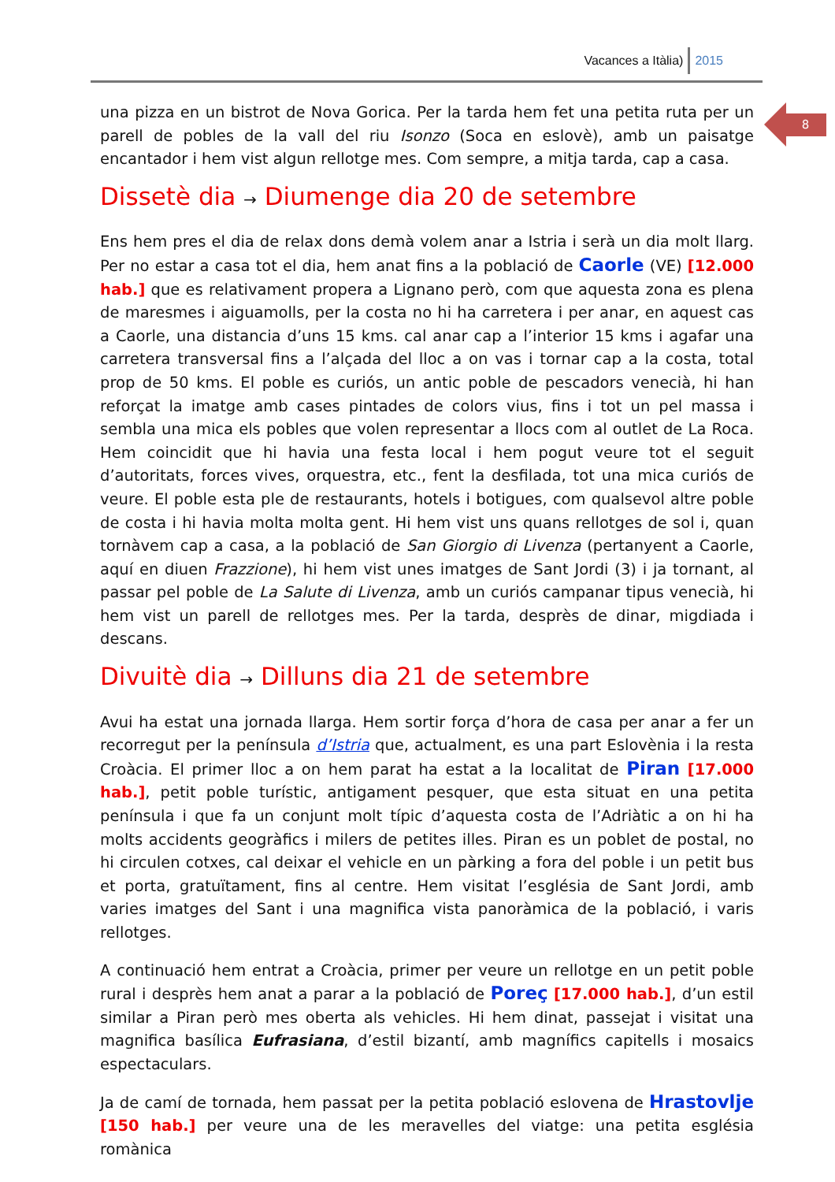Vacances a Itàlia) 2015
8
una pizza en un bistrot de Nova Gorica. Per la tarda hem fet una petita ruta per un parell de pobles de la vall del riu Isonzo (Soca en eslovè), amb un paisatge encantador i hem vist algun rellotge mes. Com sempre, a mitja tarda, cap a casa.
Dissetè dia → Diumenge dia 20 de setembre
Ens hem pres el dia de relax dons demà volem anar a Istria i serà un dia molt llarg. Per no estar a casa tot el dia, hem anat fins a la població de Caorle (VE) [12.000 hab.] que es relativament propera a Lignano però, com que aquesta zona es plena de maresmes i aiguamolls, per la costa no hi ha carretera i per anar, en aquest cas a Caorle, una distancia d’uns 15 kms. cal anar cap a l’interior 15 kms i agafar una carretera transversal fins a l’alçada del lloc a on vas i tornar cap a la costa, total prop de 50 kms. El poble es curiós, un antic poble de pescadors venecià, hi han reforçat la imatge amb cases pintades de colors vius, fins i tot un pel massa i sembla una mica els pobles que volen representar a llocs com al outlet de La Roca. Hem coincidit que hi havia una festa local i hem pogut veure tot el seguit d’autoritats, forces vives, orquestra, etc., fent la desfilada, tot una mica curiós de veure. El poble esta ple de restaurants, hotels i botigues, com qualsevol altre poble de costa i hi havia molta molta gent. Hi hem vist uns quans rellotges de sol i, quan tornàvem cap a casa, a la població de San Giorgio di Livenza (pertanyent a Caorle, aquí en diuen Frazzione), hi hem vist unes imatges de Sant Jordi (3) i ja tornant, al passar pel poble de La Salute di Livenza, amb un curiós campanar tipus venecià, hi hem vist un parell de rellotges mes. Per la tarda, desprès de dinar, migdiada i descans.
Divuitè dia → Dilluns dia 21 de setembre
Avui ha estat una jornada llarga. Hem sortir força d’hora de casa per anar a fer un recorregut per la península d’Istria que, actualment, es una part Eslovènia i la resta Croàcia. El primer lloc a on hem parat ha estat a la localitat de Piran [17.000 hab.], petit poble turístic, antigament pesquer, que esta situat en una petita península i que fa un conjunt molt típic d’aquesta costa de l’Adriàtic a on hi ha molts accidents geogràfics i milers de petites illes. Piran es un poblet de postal, no hi circulen cotxes, cal deixar el vehicle en un pàrking a fora del poble i un petit bus et porta, gratuïtament, fins al centre. Hem visitat l’església de Sant Jordi, amb varies imatges del Sant i una magnifica vista panoràmica de la població, i varis rellotges.
A continuació hem entrat a Croàcia, primer per veure un rellotge en un petit poble rural i desprès hem anat a parar a la població de Poreç [17.000 hab.], d’un estil similar a Piran però mes oberta als vehicles. Hi hem dinat, passejat i visitat una magnifica basílica Eufrasiana, d’estil bizantí, amb magnífics capitells i mosaics espectaculars.
Ja de camí de tornada, hem passat per la petita població eslovena de Hrastovlje [150 hab.] per veure una de les meravelles del viatge: una petita església romànica